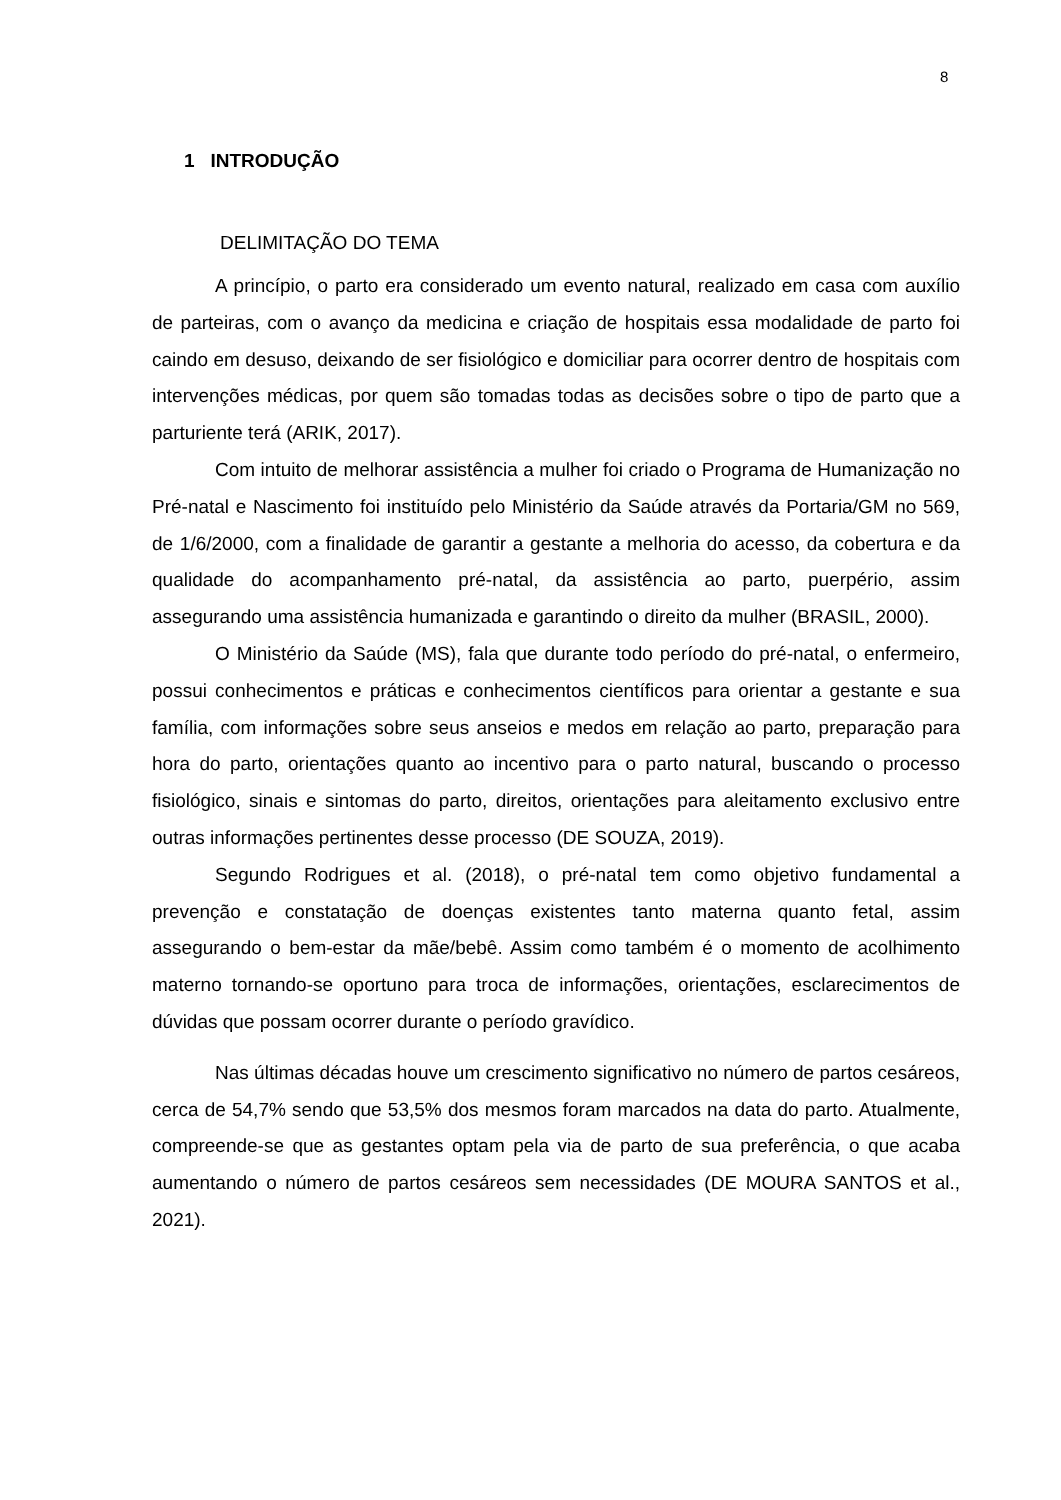8
1 INTRODUÇÃO
DELIMITAÇÃO DO TEMA
A princípio, o parto era considerado um evento natural, realizado em casa com auxílio de parteiras, com o avanço da medicina e criação de hospitais essa modalidade de parto foi caindo em desuso, deixando de ser fisiológico e domiciliar para ocorrer dentro de hospitais com intervenções médicas, por quem são tomadas todas as decisões sobre o tipo de parto que a parturiente terá (ARIK, 2017).
Com intuito de melhorar assistência a mulher foi criado o Programa de Humanização no Pré-natal e Nascimento foi instituído pelo Ministério da Saúde através da Portaria/GM no 569, de 1/6/2000, com a finalidade de garantir a gestante a melhoria do acesso, da cobertura e da qualidade do acompanhamento pré-natal, da assistência ao parto, puerpério, assim assegurando uma assistência humanizada e garantindo o direito da mulher (BRASIL, 2000).
O Ministério da Saúde (MS), fala que durante todo período do pré-natal, o enfermeiro, possui conhecimentos e práticas e conhecimentos científicos para orientar a gestante e sua família, com informações sobre seus anseios e medos em relação ao parto, preparação para hora do parto, orientações quanto ao incentivo para o parto natural, buscando o processo fisiológico, sinais e sintomas do parto, direitos, orientações para aleitamento exclusivo entre outras informações pertinentes desse processo (DE SOUZA, 2019).
Segundo Rodrigues et al. (2018), o pré-natal tem como objetivo fundamental a prevenção e constatação de doenças existentes tanto materna quanto fetal, assim assegurando o bem-estar da mãe/bebê. Assim como também é o momento de acolhimento materno tornando-se oportuno para troca de informações, orientações, esclarecimentos de dúvidas que possam ocorrer durante o período gravídico.
Nas últimas décadas houve um crescimento significativo no número de partos cesáreos, cerca de 54,7% sendo que 53,5% dos mesmos foram marcados na data do parto. Atualmente, compreende-se que as gestantes optam pela via de parto de sua preferência, o que acaba aumentando o número de partos cesáreos sem necessidades (DE MOURA SANTOS et al., 2021).